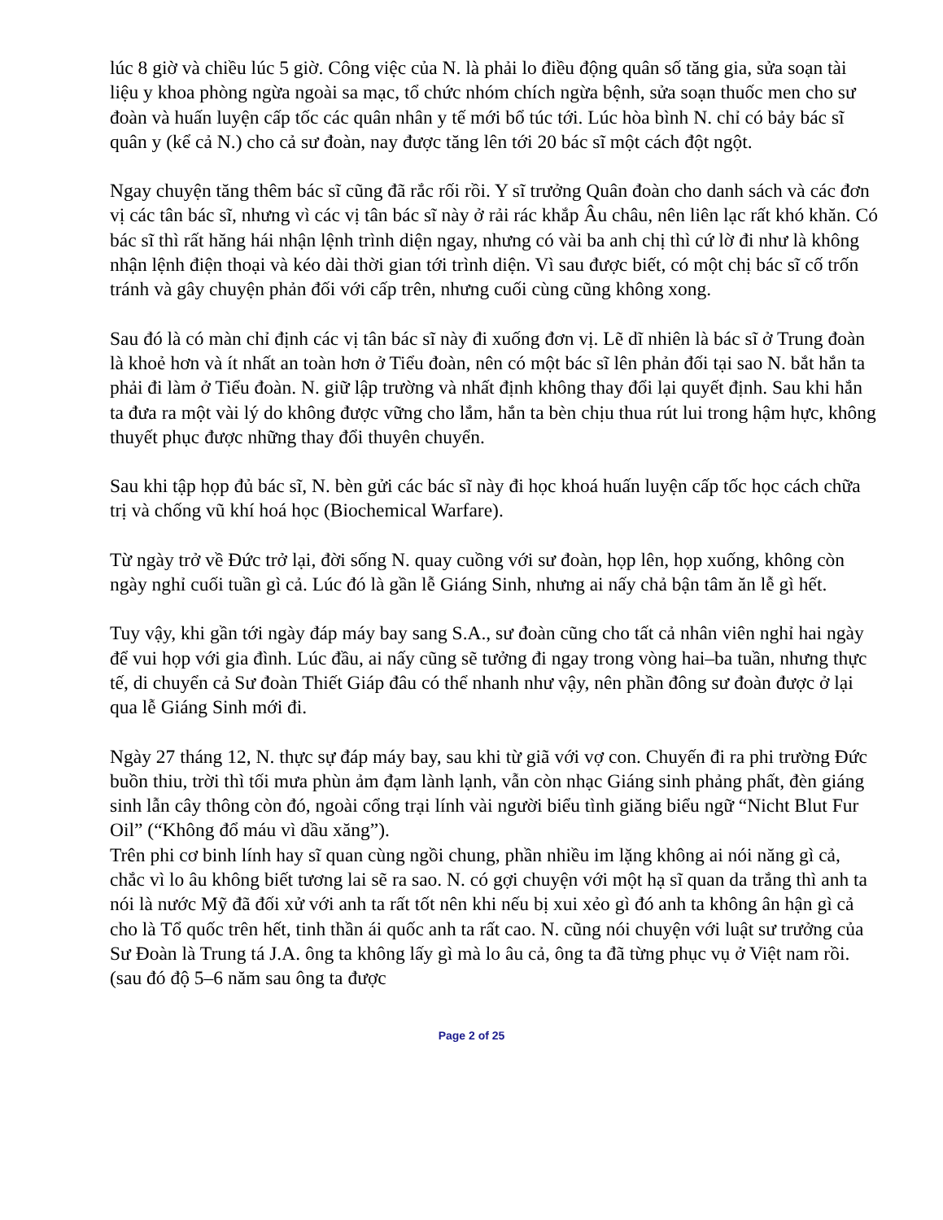lúc 8 giờ và chiều lúc 5 giờ. Công việc của N. là phải lo điều động quân số tăng gia, sửa soạn tài liệu y khoa phòng ngừa ngoài sa mạc, tổ chức nhóm chích ngừa bệnh, sửa soạn thuốc men cho sư đoàn và huấn luyện cấp tốc các quân nhân y tế mới bổ túc tới. Lúc hòa bình N. chỉ có bảy bác sĩ quân y (kể cả N.) cho cả sư đoàn, nay được tăng lên tới 20 bác sĩ một cách đột ngột.
Ngay chuyện tăng thêm bác sĩ cũng đã rắc rối rồi. Y sĩ trưởng Quân đoàn cho danh sách và các đơn vị các tân bác sĩ, nhưng vì các vị tân bác sĩ này ở rải rác khắp Âu châu, nên liên lạc rất khó khăn. Có bác sĩ thì rất hăng hái nhận lệnh trình diện ngay, nhưng có vài ba anh chị thì cứ lờ đi như là không nhận lệnh điện thoại và kéo dài thời gian tới trình diện. Vì sau được biết, có một chị bác sĩ cố trốn tránh và gây chuyện phản đối với cấp trên, nhưng cuối cùng cũng không xong.
Sau đó là có màn chỉ định các vị tân bác sĩ này đi xuống đơn vị. Lẽ dĩ nhiên là bác sĩ ở Trung đoàn là khoẻ hơn và ít nhất an toàn hơn ở Tiểu đoàn, nên có một bác sĩ lên phản đối tại sao N. bắt hắn ta phải đi làm ở Tiểu đoàn. N. giữ lập trường và nhất định không thay đổi lại quyết định. Sau khi hắn ta đưa ra một vài lý do không được vững cho lắm, hắn ta bèn chịu thua rút lui trong hậm hực, không thuyết phục được những thay đổi thuyên chuyển.
Sau khi tập họp đủ bác sĩ, N. bèn gửi các bác sĩ này đi học khoá huấn luyện cấp tốc học cách chữa trị và chống vũ khí hoá học (Biochemical Warfare).
Từ ngày trở về Đức trở lại, đời sống N. quay cuồng với sư đoàn, họp lên, họp xuống, không còn ngày nghỉ cuối tuần gì cả. Lúc đó là gần lễ Giáng Sinh, nhưng ai nấy chả bận tâm ăn lễ gì hết.
Tuy vậy, khi gần tới ngày đáp máy bay sang S.A., sư đoàn cũng cho tất cả nhân viên nghỉ hai ngày để vui họp với gia đình. Lúc đầu, ai nấy cũng sẽ tưởng đi ngay trong vòng hai–ba tuần, nhưng thực tế, di chuyển cả Sư đoàn Thiết Giáp đâu có thể nhanh như vậy, nên phần đông sư đoàn được ở lại qua lễ Giáng Sinh mới đi.
Ngày 27 tháng 12, N. thực sự đáp máy bay, sau khi từ giã với vợ con. Chuyến đi ra phi trường Đức buồn thiu, trời thì tối mưa phùn ảm đạm lành lạnh, vẫn còn nhạc Giáng sinh phảng phất, đèn giáng sinh lẫn cây thông còn đó, ngoài cổng trại lính vài người biểu tình giăng biểu ngữ “Nicht Blut Fur Oil” (“Không đổ máu vì dầu xăng”).
Trên phi cơ binh lính hay sĩ quan cùng ngồi chung, phần nhiều im lặng không ai nói năng gì cả, chắc vì lo âu không biết tương lai sẽ ra sao. N. có gợi chuyện với một hạ sĩ quan da trắng thì anh ta nói là nước Mỹ đã đối xử với anh ta rất tốt nên khi nếu bị xui xẻo gì đó anh ta không ân hận gì cả cho là Tổ quốc trên hết, tinh thần ái quốc anh ta rất cao. N. cũng nói chuyện với luật sư trưởng của Sư Đoàn là Trung tá J.A. ông ta không lấy gì mà lo âu cả, ông ta đã từng phục vụ ở Việt nam rồi. (sau đó độ 5–6 năm sau ông ta được
Page 2 of 25